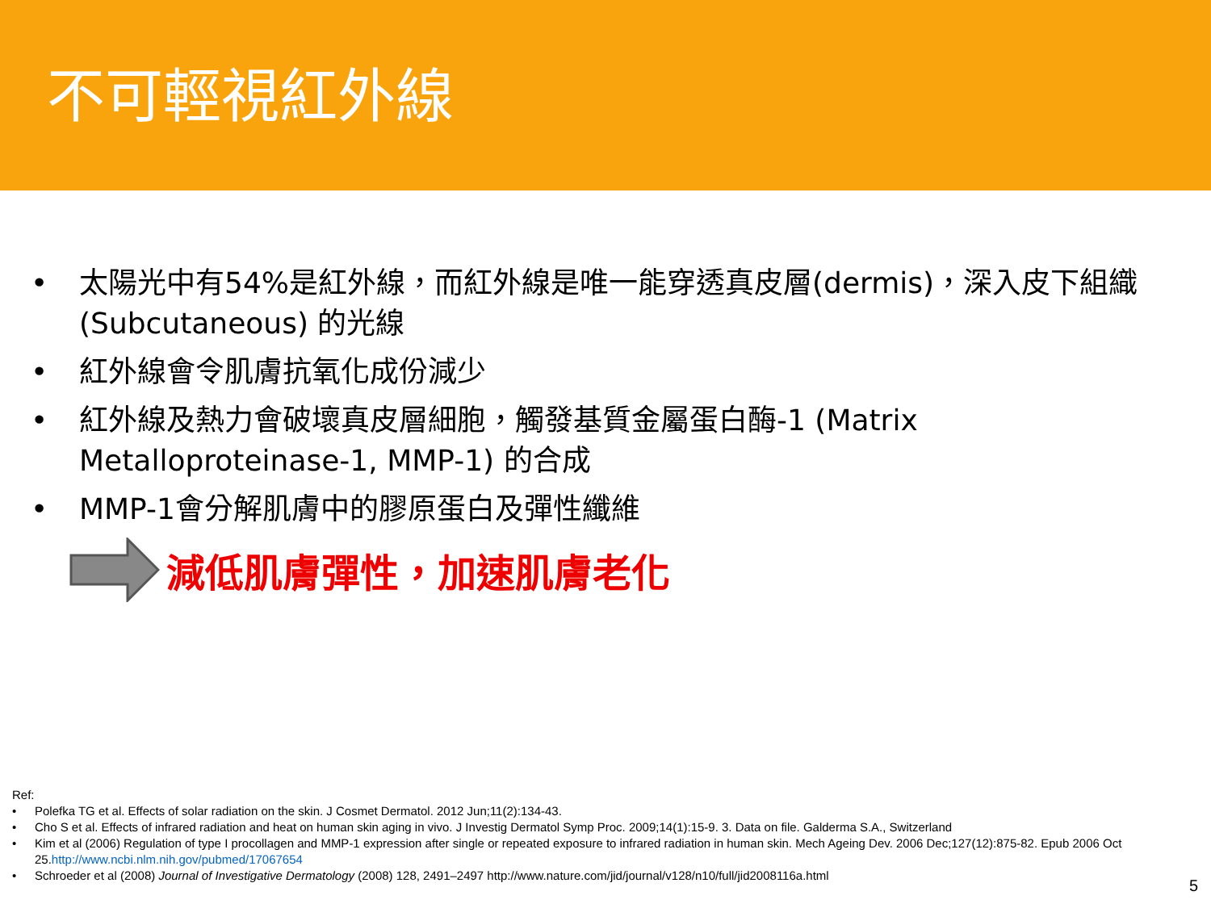不可輕視紅外線
• 太陽光中有54%是紅外線，而紅外線是唯一能穿透真皮層(dermis)，深入皮下組織 (Subcutaneous) 的光線
• 紅外線會令肌膚抗氧化成份減少
• 紅外線及熱力會破壞真皮層細胞，觸發基質金屬蛋白酶-1 (Matrix Metalloproteinase-1, MMP-1) 的合成
• MMP-1會分解肌膚中的膠原蛋白及彈性纖維
減低肌膚彈性，加速肌膚老化
Ref:
• Polefka TG et al. Effects of solar radiation on the skin. J Cosmet Dermatol. 2012 Jun;11(2):134-43.
• Cho S et al. Effects of infrared radiation and heat on human skin aging in vivo. J Investig Dermatol Symp Proc. 2009;14(1):15-9. 3. Data on file. Galderma S.A., Switzerland
• Kim et al (2006) Regulation of type I procollagen and MMP-1 expression after single or repeated exposure to infrared radiation in human skin. Mech Ageing Dev. 2006 Dec;127(12):875-82. Epub 2006 Oct 25.http://www.ncbi.nlm.nih.gov/pubmed/17067654
• Schroeder et al (2008) Journal of Investigative Dermatology (2008) 128, 2491–2497 http://www.nature.com/jid/journal/v128/n10/full/jid2008116a.html
5